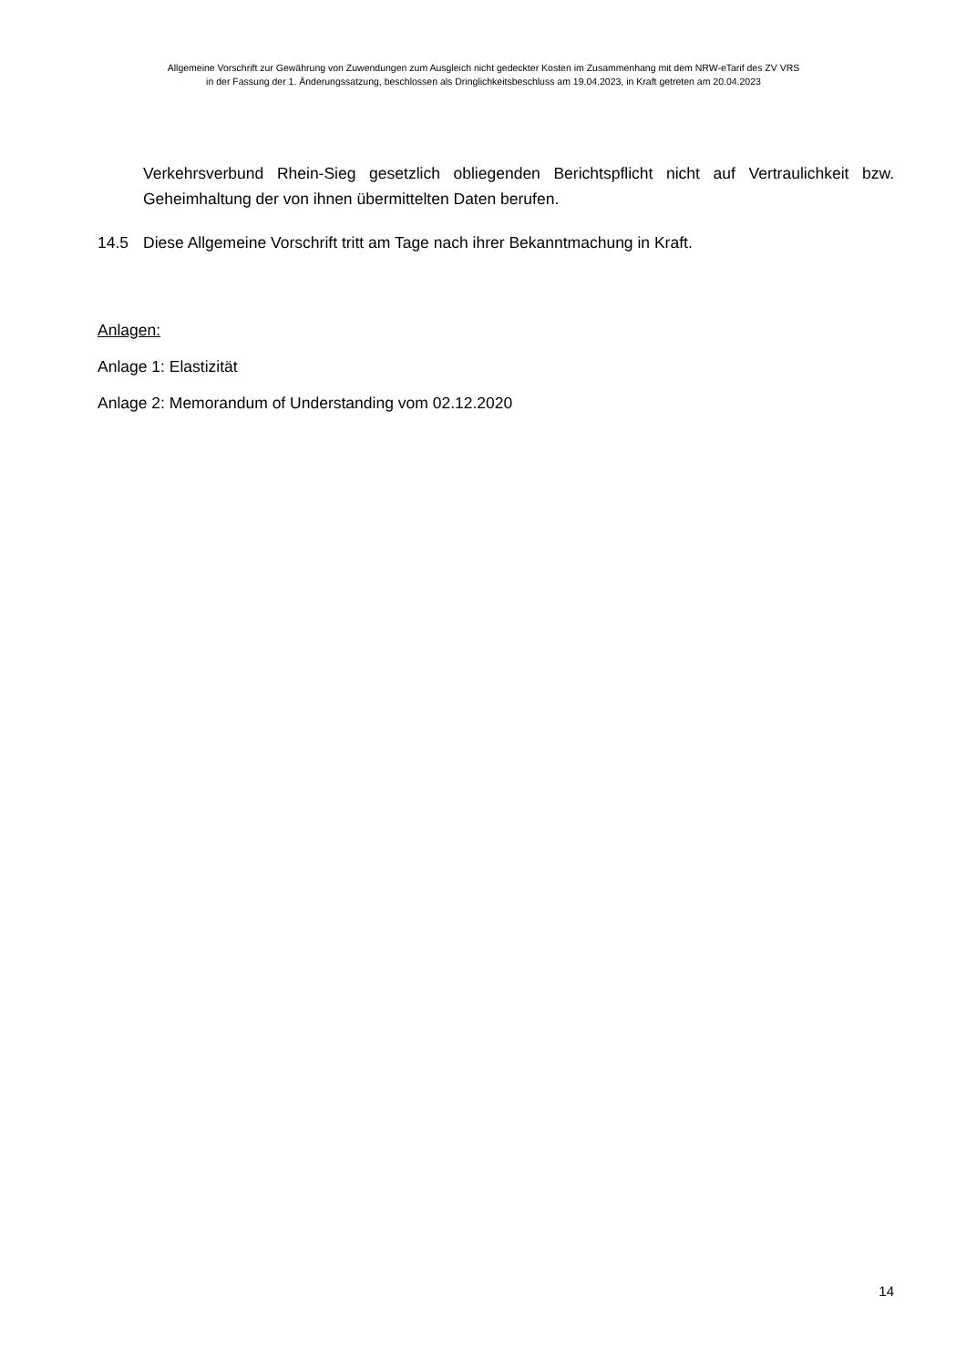Allgemeine Vorschrift zur Gewährung von Zuwendungen zum Ausgleich nicht gedeckter Kosten im Zusammenhang mit dem NRW-eTarif des ZV VRS
in der Fassung der 1. Änderungssatzung, beschlossen als Dringlichkeitsbeschluss am 19.04.2023, in Kraft getreten am 20.04.2023
Verkehrsverbund Rhein-Sieg gesetzlich obliegenden Berichtspflicht nicht auf Vertraulichkeit bzw. Geheimhaltung der von ihnen übermittelten Daten berufen.
14.5 Diese Allgemeine Vorschrift tritt am Tage nach ihrer Bekanntmachung in Kraft.
Anlagen:
Anlage 1: Elastizität
Anlage 2: Memorandum of Understanding vom 02.12.2020
14